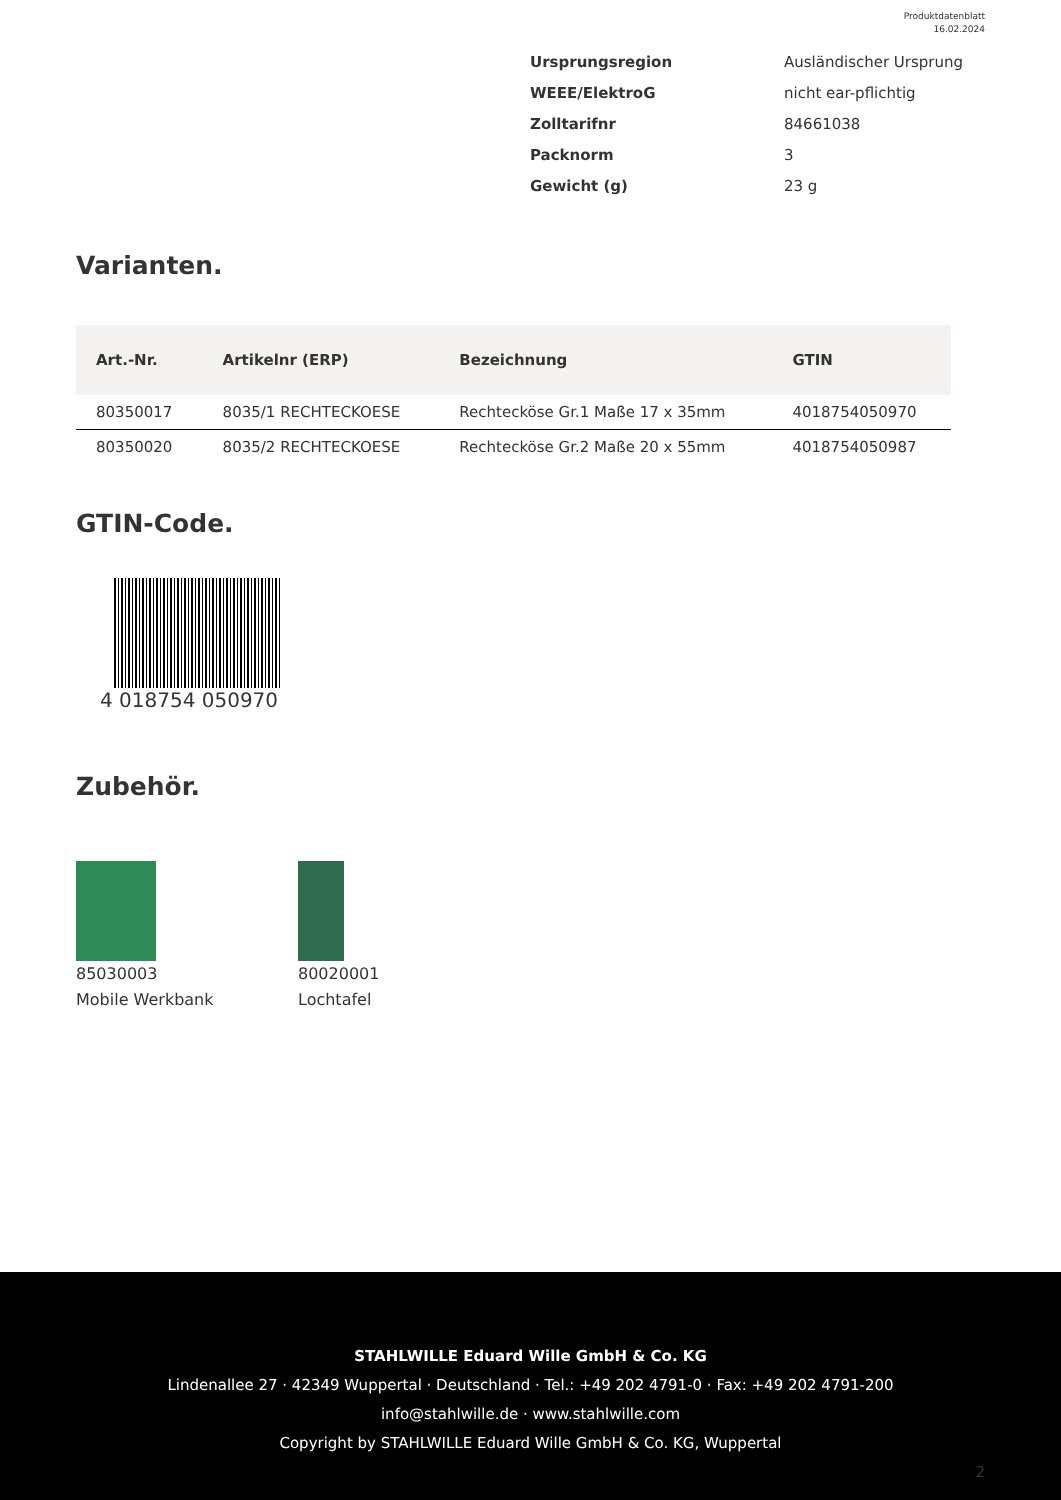Produktdatenblatt
16.02.2024
| Ursprungsregion | Ausländischer Ursprung |
| WEEE/ElektroG | nicht ear-pflichtig |
| Zolltarifnr | 84661038 |
| Packnorm | 3 |
| Gewicht (g) | 23 g |
Varianten.
| Art.-Nr. | Artikelnr (ERP) | Bezeichnung | GTIN |
| --- | --- | --- | --- |
| 80350017 | 8035/1 RECHTECKOESE | Rechtecköse Gr.1 Maße 17 x 35mm | 4018754050970 |
| 80350020 | 8035/2 RECHTECKOESE | Rechtecköse Gr.2 Maße 20 x 55mm | 4018754050987 |
GTIN-Code.
4 018754 050970
Zubehör.
85030003
Mobile Werkbank
80020001
Lochtafel
STAHLWILLE Eduard Wille GmbH & Co. KG
Lindenallee 27 · 42349 Wuppertal · Deutschland · Tel.: +49 202 4791-0 · Fax: +49 202 4791-200
info@stahlwille.de · www.stahlwille.com
Copyright by STAHLWILLE Eduard Wille GmbH & Co. KG, Wuppertal
2